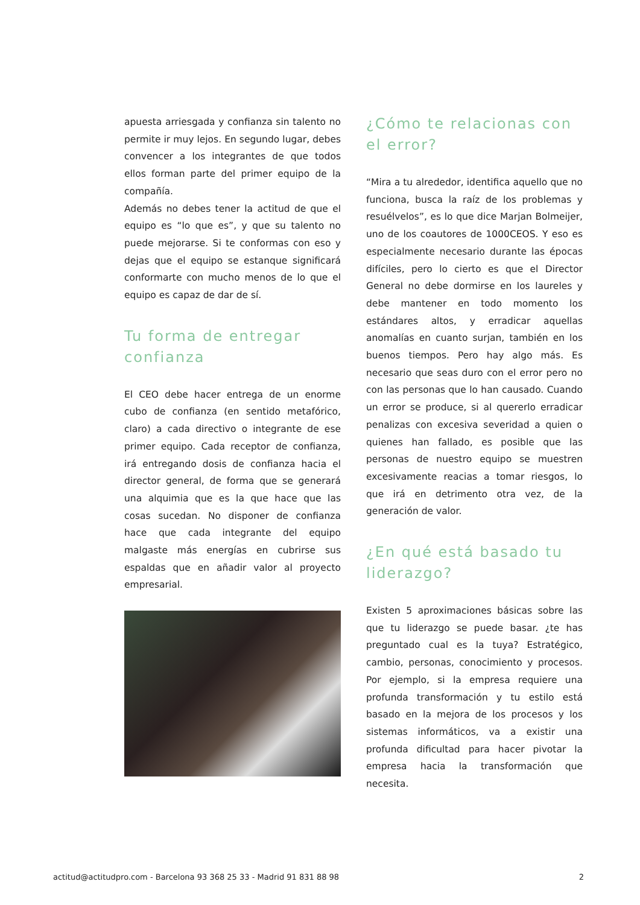apuesta arriesgada y confianza sin talento no permite ir muy lejos. En segundo lugar, debes convencer a los integrantes de que todos ellos forman parte del primer equipo de la compañía.
Además no debes tener la actitud de que el equipo es “lo que es”, y que su talento no puede mejorarse. Si te conformas con eso y dejas que el equipo se estanque significará conformarte con mucho menos de lo que el equipo es capaz de dar de sí.
Tu forma de entregar confianza
El CEO debe hacer entrega de un enorme cubo de confianza (en sentido metafórico, claro) a cada directivo o integrante de ese primer equipo. Cada receptor de confianza, irá entregando dosis de confianza hacia el director general, de forma que se generará una alquimia que es la que hace que las cosas sucedan. No disponer de confianza hace que cada integrante del equipo malgaste más energías en cubrirse sus espaldas que en añadir valor al proyecto empresarial.
¿Cómo te relacionas con el error?
“Mira a tu alrededor, identifica aquello que no funciona, busca la raíz de los problemas y resuélvelos”, es lo que dice Marjan Bolmeijer, uno de los coautores de 1000CEOS. Y eso es especialmente necesario durante las épocas difíciles, pero lo cierto es que el Director General no debe dormirse en los laureles y debe mantener en todo momento los estándares altos, y erradicar aquellas anomalías en cuanto surjan, también en los buenos tiempos. Pero hay algo más. Es necesario que seas duro con el error pero no con las personas que lo han causado. Cuando un error se produce, si al quererlo erradicar penalizas con excesiva severidad a quien o quienes han fallado, es posible que las personas de nuestro equipo se muestren excesivamente reacias a tomar riesgos, lo que irá en detrimento otra vez, de la generación de valor.
¿En qué está basado tu liderazgo?
Existen 5 aproximaciones básicas sobre las que tu liderazgo se puede basar. ¿te has preguntado cual es la tuya? Estratégico, cambio, personas, conocimiento y procesos. Por ejemplo, si la empresa requiere una profunda transformación y tu estilo está basado en la mejora de los procesos y los sistemas informáticos, va a existir una profunda dificultad para hacer pivotar la empresa hacia la transformación que necesita.
actitud@actitudpro.com - Barcelona 93 368 25 33 - Madrid 91 831 88 98 2